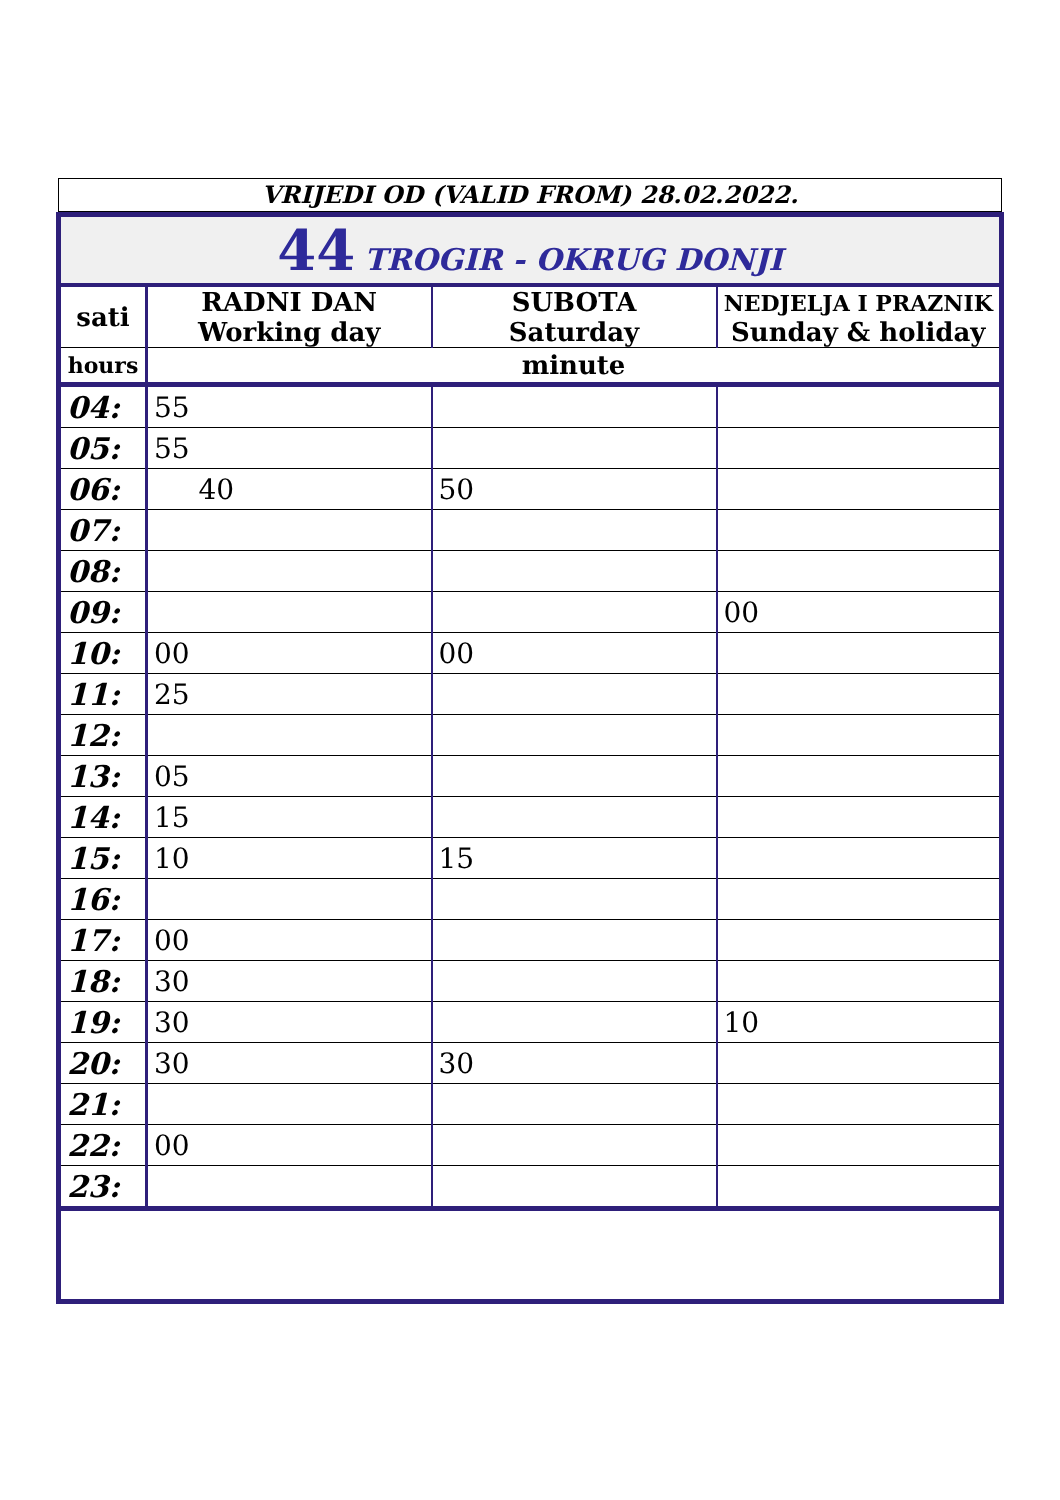VRIJEDI OD (VALID FROM) 28.02.2022.
| 44 TROGIR - OKRUG DONJI | | | |
| sati | RADNI DAN Working day | SUBOTA Saturday | NEDJELJA I PRAZNIK Sunday & holiday |
| hours | minute | | |
| 04: | 55 | | |
| 05: | 55 | | |
| 06: | 40 | 50 | |
| 07: | | | |
| 08: | | | |
| 09: | | | 00 |
| 10: | 00 | 00 | |
| 11: | 25 | | |
| 12: | | | |
| 13: | 05 | | |
| 14: | 15 | | |
| 15: | 10 | 15 | |
| 16: | | | |
| 17: | 00 | | |
| 18: | 30 | | |
| 19: | 30 | | 10 |
| 20: | 30 | 30 | |
| 21: | | | |
| 22: | 00 | | |
| 23: | | | |